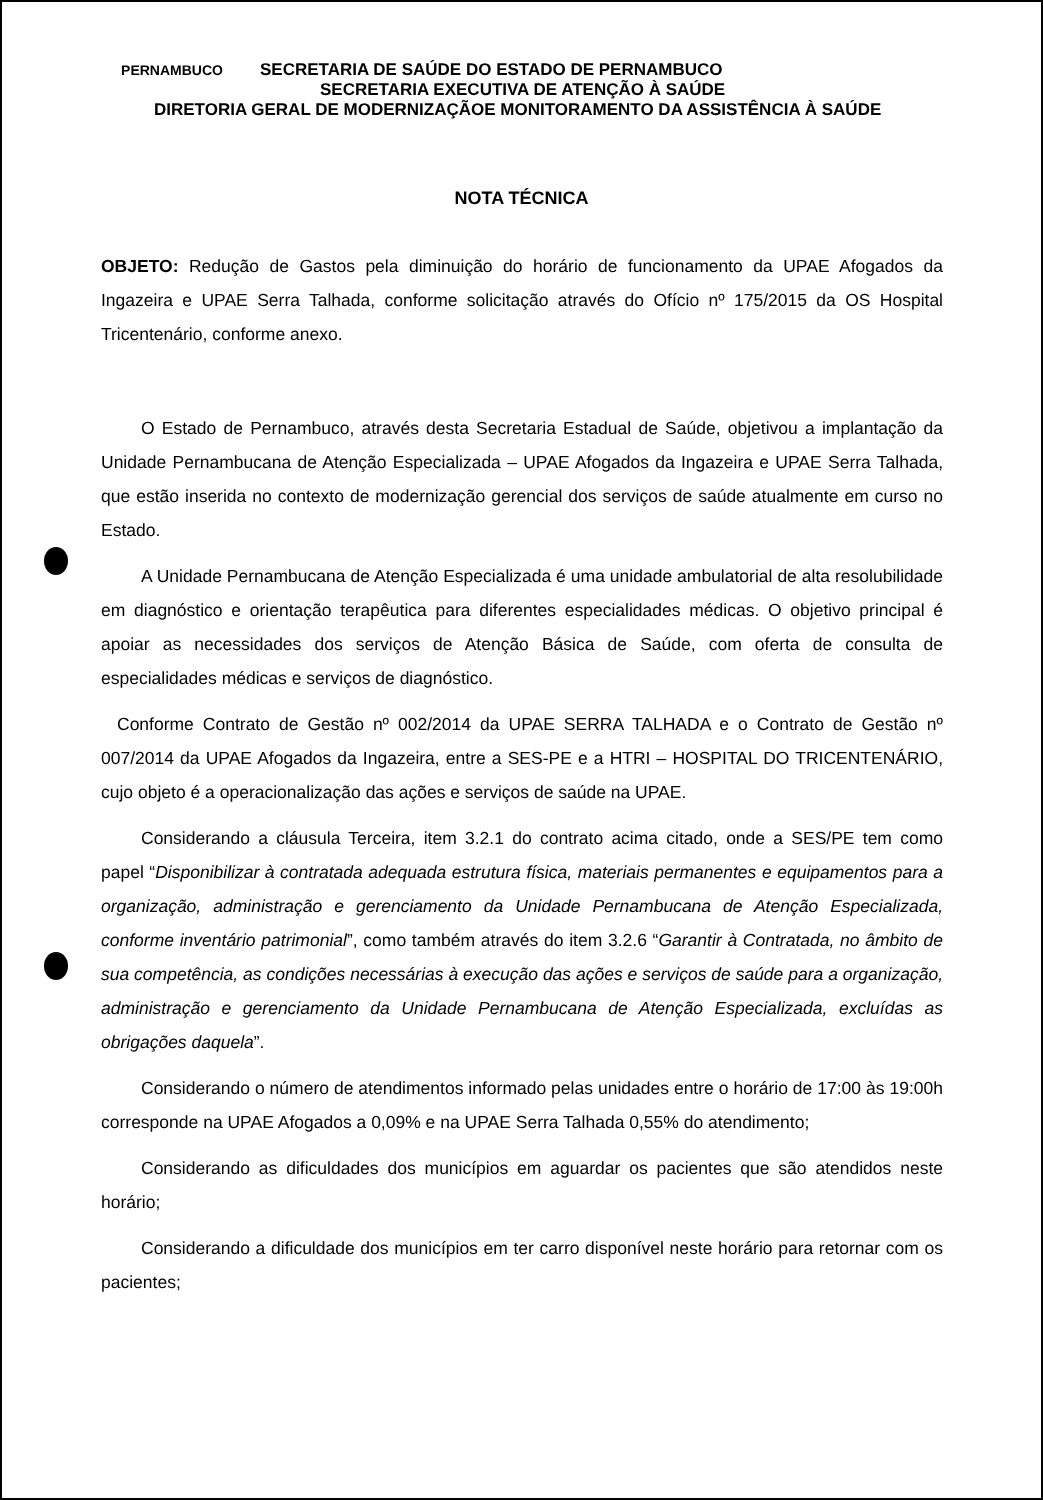PERNAMBUCO
SECRETARIA DE SAÚDE DO ESTADO DE PERNAMBUCO
SECRETARIA EXECUTIVA DE ATENÇÃO À SAÚDE
DIRETORIA GERAL DE MODERNIZAÇÃOE MONITORAMENTO DA ASSISTÊNCIA À SAÚDE
NOTA TÉCNICA
OBJETO: Redução de Gastos pela diminuição do horário de funcionamento da UPAE Afogados da Ingazeira e UPAE Serra Talhada, conforme solicitação através do Ofício nº 175/2015 da OS Hospital Tricentenário, conforme anexo.
O Estado de Pernambuco, através desta Secretaria Estadual de Saúde, objetivou a implantação da Unidade Pernambucana de Atenção Especializada – UPAE Afogados da Ingazeira e UPAE Serra Talhada, que estão inserida no contexto de modernização gerencial dos serviços de saúde atualmente em curso no Estado.
A Unidade Pernambucana de Atenção Especializada é uma unidade ambulatorial de alta resolubilidade em diagnóstico e orientação terapêutica para diferentes especialidades médicas. O objetivo principal é apoiar as necessidades dos serviços de Atenção Básica de Saúde, com oferta de consulta de especialidades médicas e serviços de diagnóstico.
Conforme Contrato de Gestão nº 002/2014 da UPAE SERRA TALHADA e o Contrato de Gestão nº 007/2014 da UPAE Afogados da Ingazeira, entre a SES-PE e a HTRI – HOSPITAL DO TRICENTENÁRIO, cujo objeto é a operacionalização das ações e serviços de saúde na UPAE.
Considerando a cláusula Terceira, item 3.2.1 do contrato acima citado, onde a SES/PE tem como papel “Disponibilizar à contratada adequada estrutura física, materiais permanentes e equipamentos para a organização, administração e gerenciamento da Unidade Pernambucana de Atenção Especializada, conforme inventário patrimonial”, como também através do item 3.2.6 “Garantir à Contratada, no âmbito de sua competência, as condições necessárias à execução das ações e serviços de saúde para a organização, administração e gerenciamento da Unidade Pernambucana de Atenção Especializada, excluídas as obrigações daquela”.
Considerando o número de atendimentos informado pelas unidades entre o horário de 17:00 às 19:00h corresponde na UPAE Afogados a 0,09% e na UPAE Serra Talhada 0,55% do atendimento;
Considerando as dificuldades dos municípios em aguardar os pacientes que são atendidos neste horário;
Considerando a dificuldade dos municípios em ter carro disponível neste horário para retornar com os pacientes;